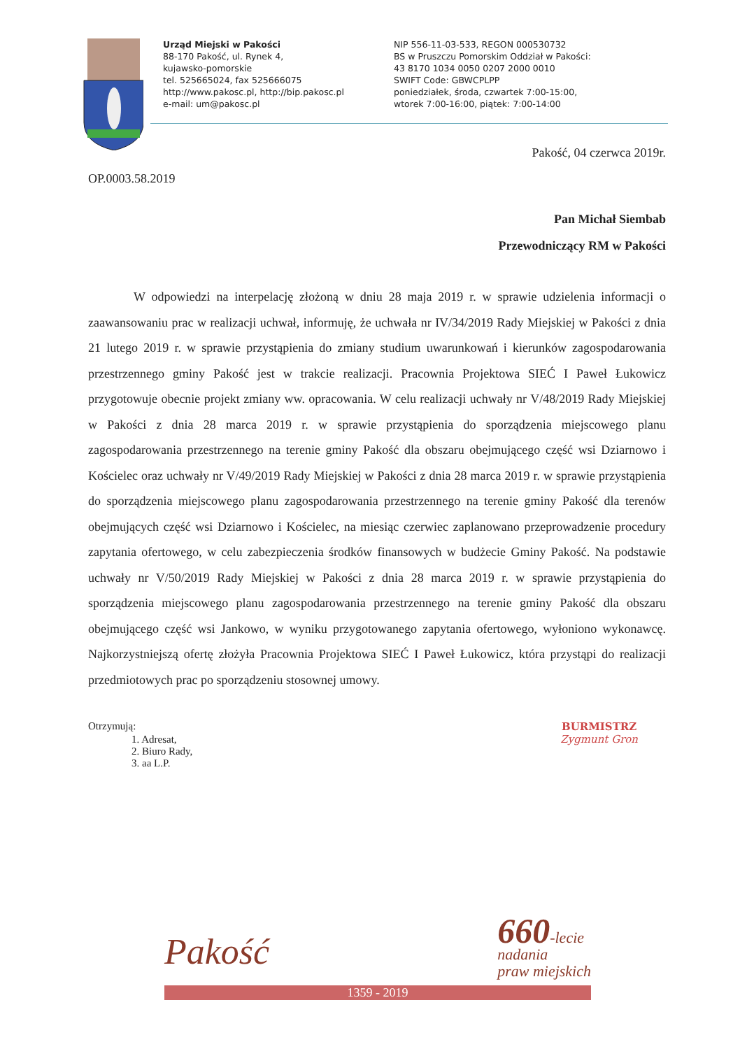Urząd Miejski w Pakości
88-170 Pakość, ul. Rynek 4,
kujawsko-pomorskie
tel. 525665024, fax 525666075
http://www.pakosc.pl, http://bip.pakosc.pl
e-mail: um@pakosc.pl
NIP 556-11-03-533, REGON 000530732
BS w Pruszczu Pomorskim Oddział w Pakości:
43 8170 1034 0050 0207 2000 0010
SWIFT Code: GBWCPLPP
poniedziałek, środa, czwartek 7:00-15:00,
wtorek 7:00-16:00, piątek: 7:00-14:00
Pakość, 04 czerwca 2019r.
OP.0003.58.2019
Pan Michał Siembab
Przewodniczący RM w Pakości
W odpowiedzi na interpelację złożoną w dniu 28 maja 2019 r. w sprawie udzielenia informacji o zaawansowaniu prac w realizacji uchwał, informuję, że uchwała nr IV/34/2019 Rady Miejskiej w Pakości z dnia 21 lutego 2019 r. w sprawie przystąpienia do zmiany studium uwarunkowań i kierunków zagospodarowania przestrzennego gminy Pakość jest w trakcie realizacji. Pracownia Projektowa SIEĆ I Paweł Łukowicz przygotowuje obecnie projekt zmiany ww. opracowania. W celu realizacji uchwały nr V/48/2019 Rady Miejskiej w Pakości z dnia 28 marca 2019 r. w sprawie przystąpienia do sporządzenia miejscowego planu zagospodarowania przestrzennego na terenie gminy Pakość dla obszaru obejmującego część wsi Dziarnowo i Kościelec oraz uchwały nr V/49/2019 Rady Miejskiej w Pakości z dnia 28 marca 2019 r. w sprawie przystąpienia do sporządzenia miejscowego planu zagospodarowania przestrzennego na terenie gminy Pakość dla terenów obejmujących część wsi Dziarnowo i Kościelec, na miesiąc czerwiec zaplanowano przeprowadzenie procedury zapytania ofertowego, w celu zabezpieczenia środków finansowych w budżecie Gminy Pakość. Na podstawie uchwały nr V/50/2019 Rady Miejskiej w Pakości z dnia 28 marca 2019 r. w sprawie przystąpienia do sporządzenia miejscowego planu zagospodarowania przestrzennego na terenie gminy Pakość dla obszaru obejmującego część wsi Jankowo, w wyniku przygotowanego zapytania ofertowego, wyłoniono wykonawcę. Najkorzystniejszą ofertę złożyła Pracownia Projektowa SIEĆ I Paweł Łukowicz, która przystąpi do realizacji przedmiotowych prac po sporządzeniu stosownej umowy.
Otrzymują:
1. Adresat,
2. Biuro Rady,
3. aa L.P.
BURMISTRZ
Zygmunt Gron
Pakość
660-lecie
nadania
praw miejskich
1359 - 2019